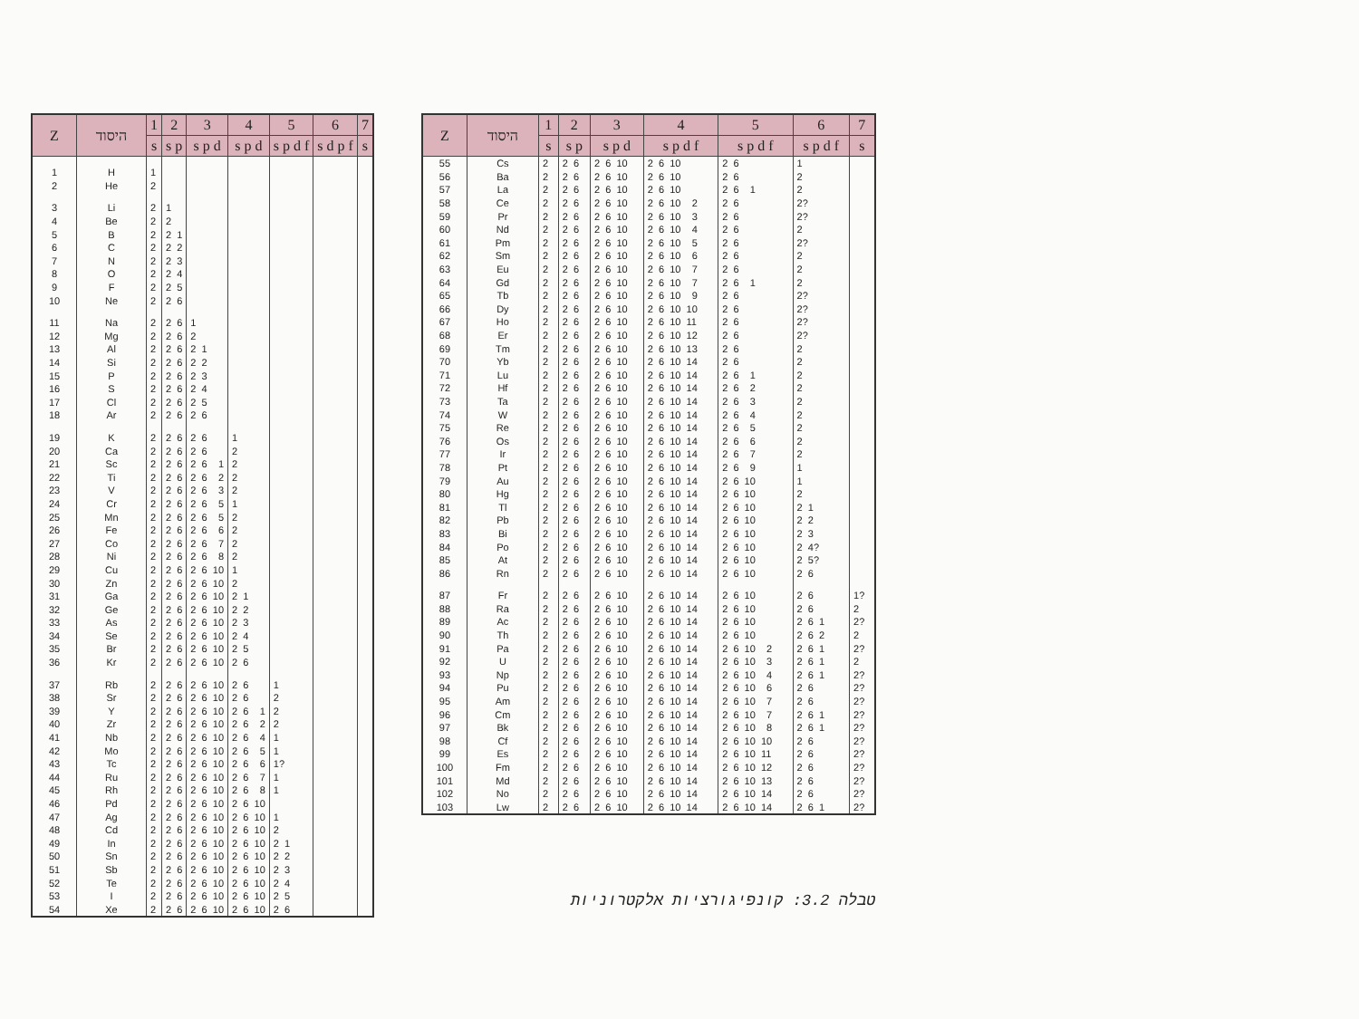| Z | היסוד | 1 | 2 | 3 | 4 | 5 | 6 | 7 |
| --- | --- | --- | --- | --- | --- | --- | --- | --- |
| | | s | s p | s p d | s p d | s p d f | s d p f | s |
| 1 | H | 1 | | | | | | |
| 2 | He | 2 | | | | | | |
| 3 | Li | 2 | 1 | | | | | |
| 4 | Be | 2 | 2 | | | | | |
| 5 | B | 2 | 2 1 | | | | | |
| 6 | C | 2 | 2 2 | | | | | |
| 7 | N | 2 | 2 3 | | | | | |
| 8 | O | 2 | 2 4 | | | | | |
| 9 | F | 2 | 2 5 | | | | | |
| 10 | Ne | 2 | 2 6 | | | | | |
| 11 | Na | 2 | 2 6 | 1 | | | | |
| 12 | Mg | 2 | 2 6 | 2 | | | | |
| 13 | Al | 2 | 2 6 | 2 1 | | | | |
| 14 | Si | 2 | 2 6 | 2 2 | | | | |
| 15 | P | 2 | 2 6 | 2 3 | | | | |
| 16 | S | 2 | 2 6 | 2 4 | | | | |
| 17 | Cl | 2 | 2 6 | 2 5 | | | | |
| 18 | Ar | 2 | 2 6 | 2 6 | | | | |
| 19 | K | 2 | 2 6 | 2 6 | 1 | | | |
| 20 | Ca | 2 | 2 6 | 2 6 | 2 | | | |
| 21 | Sc | 2 | 2 6 | 2 6 1 | 2 | | | |
| 22 | Ti | 2 | 2 6 | 2 6 2 | 2 | | | |
| 23 | V | 2 | 2 6 | 2 6 3 | 2 | | | |
| 24 | Cr | 2 | 2 6 | 2 6 5 | 1 | | | |
| 25 | Mn | 2 | 2 6 | 2 6 5 | 2 | | | |
| 26 | Fe | 2 | 2 6 | 2 6 6 | 2 | | | |
| 27 | Co | 2 | 2 6 | 2 6 7 | 2 | | | |
| 28 | Ni | 2 | 2 6 | 2 6 8 | 2 | | | |
| 29 | Cu | 2 | 2 6 | 2 6 10 | 1 | | | |
| 30 | Zn | 2 | 2 6 | 2 6 10 | 2 | | | |
| 31 | Ga | 2 | 2 6 | 2 6 10 | 2 1 | | | |
| 32 | Ge | 2 | 2 6 | 2 6 10 | 2 2 | | | |
| 33 | As | 2 | 2 6 | 2 6 10 | 2 3 | | | |
| 34 | Se | 2 | 2 6 | 2 6 10 | 2 4 | | | |
| 35 | Br | 2 | 2 6 | 2 6 10 | 2 5 | | | |
| 36 | Kr | 2 | 2 6 | 2 6 10 | 2 6 | | | |
| 37 | Rb | 2 | 2 6 | 2 6 10 | 2 6 | 1 | | |
| 38 | Sr | 2 | 2 6 | 2 6 10 | 2 6 | 2 | | |
| 39 | Y | 2 | 2 6 | 2 6 10 | 2 6 1 | 2 | | |
| 40 | Zr | 2 | 2 6 | 2 6 10 | 2 6 2 | 2 | | |
| 41 | Nb | 2 | 2 6 | 2 6 10 | 2 6 4 | 1 | | |
| 42 | Mo | 2 | 2 6 | 2 6 10 | 2 6 5 | 1 | | |
| 43 | Tc | 2 | 2 6 | 2 6 10 | 2 6 6 | 1? | | |
| 44 | Ru | 2 | 2 6 | 2 6 10 | 2 6 7 | 1 | | |
| 45 | Rh | 2 | 2 6 | 2 6 10 | 2 6 8 | 1 | | |
| 46 | Pd | 2 | 2 6 | 2 6 10 | 2 6 10 | | | |
| 47 | Ag | 2 | 2 6 | 2 6 10 | 2 6 10 | 1 | | |
| 48 | Cd | 2 | 2 6 | 2 6 10 | 2 6 10 | 2 | | |
| 49 | In | 2 | 2 6 | 2 6 10 | 2 6 10 | 2 1 | | |
| 50 | Sn | 2 | 2 6 | 2 6 10 | 2 6 10 | 2 2 | | |
| 51 | Sb | 2 | 2 6 | 2 6 10 | 2 6 10 | 2 3 | | |
| 52 | Te | 2 | 2 6 | 2 6 10 | 2 6 10 | 2 4 | | |
| 53 | I | 2 | 2 6 | 2 6 10 | 2 6 10 | 2 5 | | |
| 54 | Xe | 2 | 2 6 | 2 6 10 | 2 6 10 | 2 6 | | |
| Z | היסוד | 1 | 2 | 3 | 4 | 5 | 6 | 7 |
| --- | --- | --- | --- | --- | --- | --- | --- | --- |
| | | s | s p | s p d | s p d f | s p d f | s p d f | s |
| 55 | Cs | 2 | 2 6 | 2 6 10 | 2 6 10 | 2 6 | 1 | |
| 56 | Ba | 2 | 2 6 | 2 6 10 | 2 6 10 | 2 6 | 2 | |
| 57 | La | 2 | 2 6 | 2 6 10 | 2 6 10 | 2 6 1 | 2 | |
| 58 | Ce | 2 | 2 6 | 2 6 10 | 2 6 10 2 | 2 6 | 2? | |
| 59 | Pr | 2 | 2 6 | 2 6 10 | 2 6 10 3 | 2 6 | 2? | |
| 60 | Nd | 2 | 2 6 | 2 6 10 | 2 6 10 4 | 2 6 | 2 | |
| 61 | Pm | 2 | 2 6 | 2 6 10 | 2 6 10 5 | 2 6 | 2? | |
| 62 | Sm | 2 | 2 6 | 2 6 10 | 2 6 10 6 | 2 6 | 2 | |
| 63 | Eu | 2 | 2 6 | 2 6 10 | 2 6 10 7 | 2 6 | 2 | |
| 64 | Gd | 2 | 2 6 | 2 6 10 | 2 6 10 7 | 2 6 1 | 2 | |
| 65 | Tb | 2 | 2 6 | 2 6 10 | 2 6 10 9 | 2 6 | 2? | |
| 66 | Dy | 2 | 2 6 | 2 6 10 | 2 6 10 10 | 2 6 | 2? | |
| 67 | Ho | 2 | 2 6 | 2 6 10 | 2 6 10 11 | 2 6 | 2? | |
| 68 | Er | 2 | 2 6 | 2 6 10 | 2 6 10 12 | 2 6 | 2? | |
| 69 | Tm | 2 | 2 6 | 2 6 10 | 2 6 10 13 | 2 6 | 2 | |
| 70 | Yb | 2 | 2 6 | 2 6 10 | 2 6 10 14 | 2 6 | 2 | |
| 71 | Lu | 2 | 2 6 | 2 6 10 | 2 6 10 14 | 2 6 1 | 2 | |
| 72 | Hf | 2 | 2 6 | 2 6 10 | 2 6 10 14 | 2 6 2 | 2 | |
| 73 | Ta | 2 | 2 6 | 2 6 10 | 2 6 10 14 | 2 6 3 | 2 | |
| 74 | W | 2 | 2 6 | 2 6 10 | 2 6 10 14 | 2 6 4 | 2 | |
| 75 | Re | 2 | 2 6 | 2 6 10 | 2 6 10 14 | 2 6 5 | 2 | |
| 76 | Os | 2 | 2 6 | 2 6 10 | 2 6 10 14 | 2 6 6 | 2 | |
| 77 | Ir | 2 | 2 6 | 2 6 10 | 2 6 10 14 | 2 6 7 | 2 | |
| 78 | Pt | 2 | 2 6 | 2 6 10 | 2 6 10 14 | 2 6 9 | 1 | |
| 79 | Au | 2 | 2 6 | 2 6 10 | 2 6 10 14 | 2 6 10 | 1 | |
| 80 | Hg | 2 | 2 6 | 2 6 10 | 2 6 10 14 | 2 6 10 | 2 | |
| 81 | Tl | 2 | 2 6 | 2 6 10 | 2 6 10 14 | 2 6 10 | 2 1 | |
| 82 | Pb | 2 | 2 6 | 2 6 10 | 2 6 10 14 | 2 6 10 | 2 2 | |
| 83 | Bi | 2 | 2 6 | 2 6 10 | 2 6 10 14 | 2 6 10 | 2 3 | |
| 84 | Po | 2 | 2 6 | 2 6 10 | 2 6 10 14 | 2 6 10 | 2 4? | |
| 85 | At | 2 | 2 6 | 2 6 10 | 2 6 10 14 | 2 6 10 | 2 5? | |
| 86 | Rn | 2 | 2 6 | 2 6 10 | 2 6 10 14 | 2 6 10 | 2 6 | |
| 87 | Fr | 2 | 2 6 | 2 6 10 | 2 6 10 14 | 2 6 10 | 2 6 | 1? |
| 88 | Ra | 2 | 2 6 | 2 6 10 | 2 6 10 14 | 2 6 10 | 2 6 | 2 |
| 89 | Ac | 2 | 2 6 | 2 6 10 | 2 6 10 14 | 2 6 10 | 2 6 1 | 2? |
| 90 | Th | 2 | 2 6 | 2 6 10 | 2 6 10 14 | 2 6 10 | 2 6 2 | 2 |
| 91 | Pa | 2 | 2 6 | 2 6 10 | 2 6 10 14 | 2 6 10 2 | 2 6 1 | 2? |
| 92 | U | 2 | 2 6 | 2 6 10 | 2 6 10 14 | 2 6 10 3 | 2 6 1 | 2 |
| 93 | Np | 2 | 2 6 | 2 6 10 | 2 6 10 14 | 2 6 10 4 | 2 6 1 | 2? |
| 94 | Pu | 2 | 2 6 | 2 6 10 | 2 6 10 14 | 2 6 10 6 | 2 6 | 2? |
| 95 | Am | 2 | 2 6 | 2 6 10 | 2 6 10 14 | 2 6 10 7 | 2 6 | 2? |
| 96 | Cm | 2 | 2 6 | 2 6 10 | 2 6 10 14 | 2 6 10 7 | 2 6 1 | 2? |
| 97 | Bk | 2 | 2 6 | 2 6 10 | 2 6 10 14 | 2 6 10 8 | 2 6 1 | 2? |
| 98 | Cf | 2 | 2 6 | 2 6 10 | 2 6 10 14 | 2 6 10 10 | 2 6 | 2? |
| 99 | Es | 2 | 2 6 | 2 6 10 | 2 6 10 14 | 2 6 10 11 | 2 6 | 2? |
| 100 | Fm | 2 | 2 6 | 2 6 10 | 2 6 10 14 | 2 6 10 12 | 2 6 | 2? |
| 101 | Md | 2 | 2 6 | 2 6 10 | 2 6 10 14 | 2 6 10 13 | 2 6 | 2? |
| 102 | No | 2 | 2 6 | 2 6 10 | 2 6 10 14 | 2 6 10 14 | 2 6 | 2? |
| 103 | Lw | 2 | 2 6 | 2 6 10 | 2 6 10 14 | 2 6 10 14 | 2 6 1 | 2? |
טבלה 3.2: קונפיגורציות אלקטרוניות